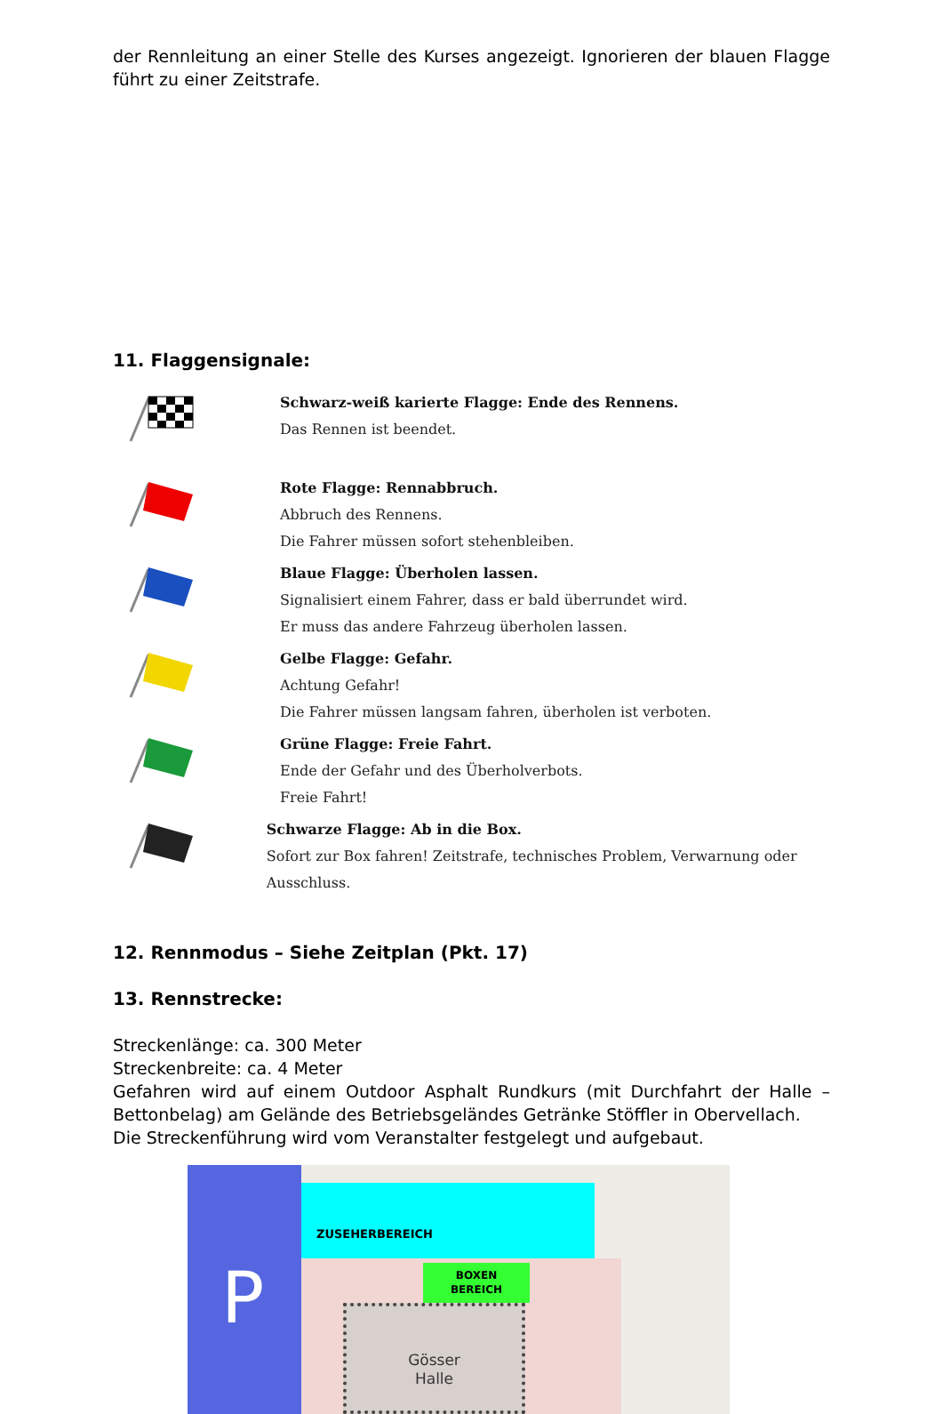der Rennleitung an einer Stelle des Kurses angezeigt. Ignorieren der blauen Flagge führt zu einer Zeitstrafe.
11. Flaggensignale:
Schwarz-weiß karierte Flagge: Ende des Rennens.
Das Rennen ist beendet.
Rote Flagge: Rennabbruch.
Abbruch des Rennens.
Die Fahrer müssen sofort stehenbleiben.
Blaue Flagge: Überholen lassen.
Signalisiert einem Fahrer, dass er bald überrundet wird.
Er muss das andere Fahrzeug überholen lassen.
Gelbe Flagge: Gefahr.
Achtung Gefahr!
Die Fahrer müssen langsam fahren, überholen ist verboten.
Grüne Flagge: Freie Fahrt.
Ende der Gefahr und des Überholverbots.
Freie Fahrt!
Schwarze Flagge: Ab in die Box.
Sofort zur Box fahren! Zeitstrafe, technisches Problem, Verwarnung oder Ausschluss.
12. Rennmodus – Siehe Zeitplan (Pkt. 17)
13. Rennstrecke:
Streckenlänge: ca. 300 Meter
Streckenbreite: ca. 4 Meter
Gefahren wird auf einem Outdoor Asphalt Rundkurs (mit Durchfahrt der Halle – Bettonbelag) am Gelände des Betriebsgeländes Getränke Stöffler in Obervellach.
Die Streckenführung wird vom Veranstalter festgelegt und aufgebaut.
P
ZUSEHERBEREICH
BOXEN
BEREICH
Gösser
Halle